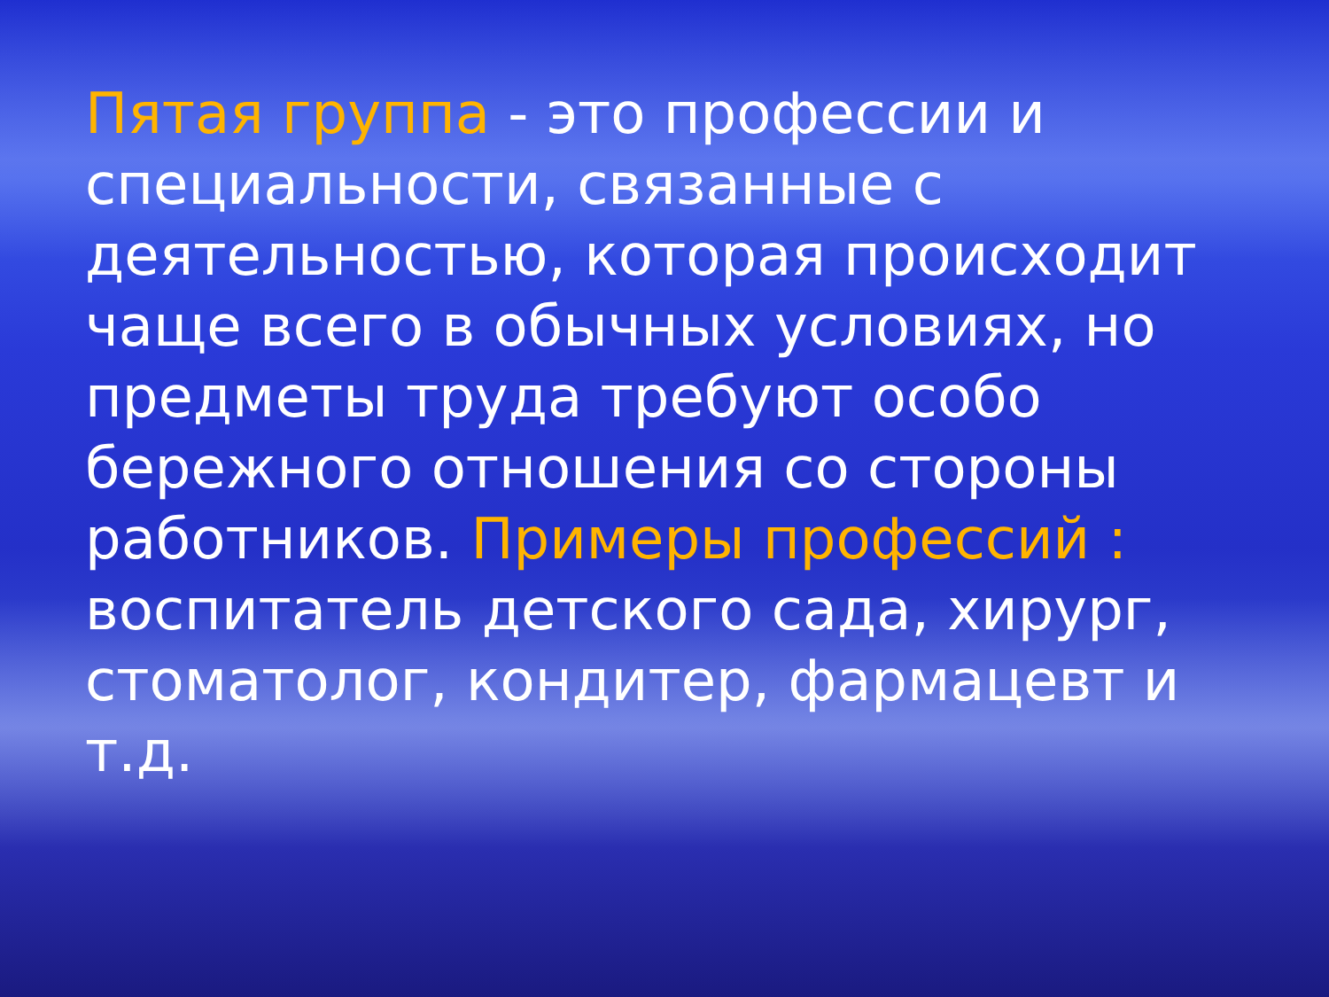Пятая группа - это профессии и специальности, связанные с деятельностью, которая происходит чаще всего в обычных условиях, но предметы труда требуют особо бережного отношения со стороны работников. Примеры профессий : воспитатель детского сада, хирург, стоматолог, кондитер, фармацевт и т.д.